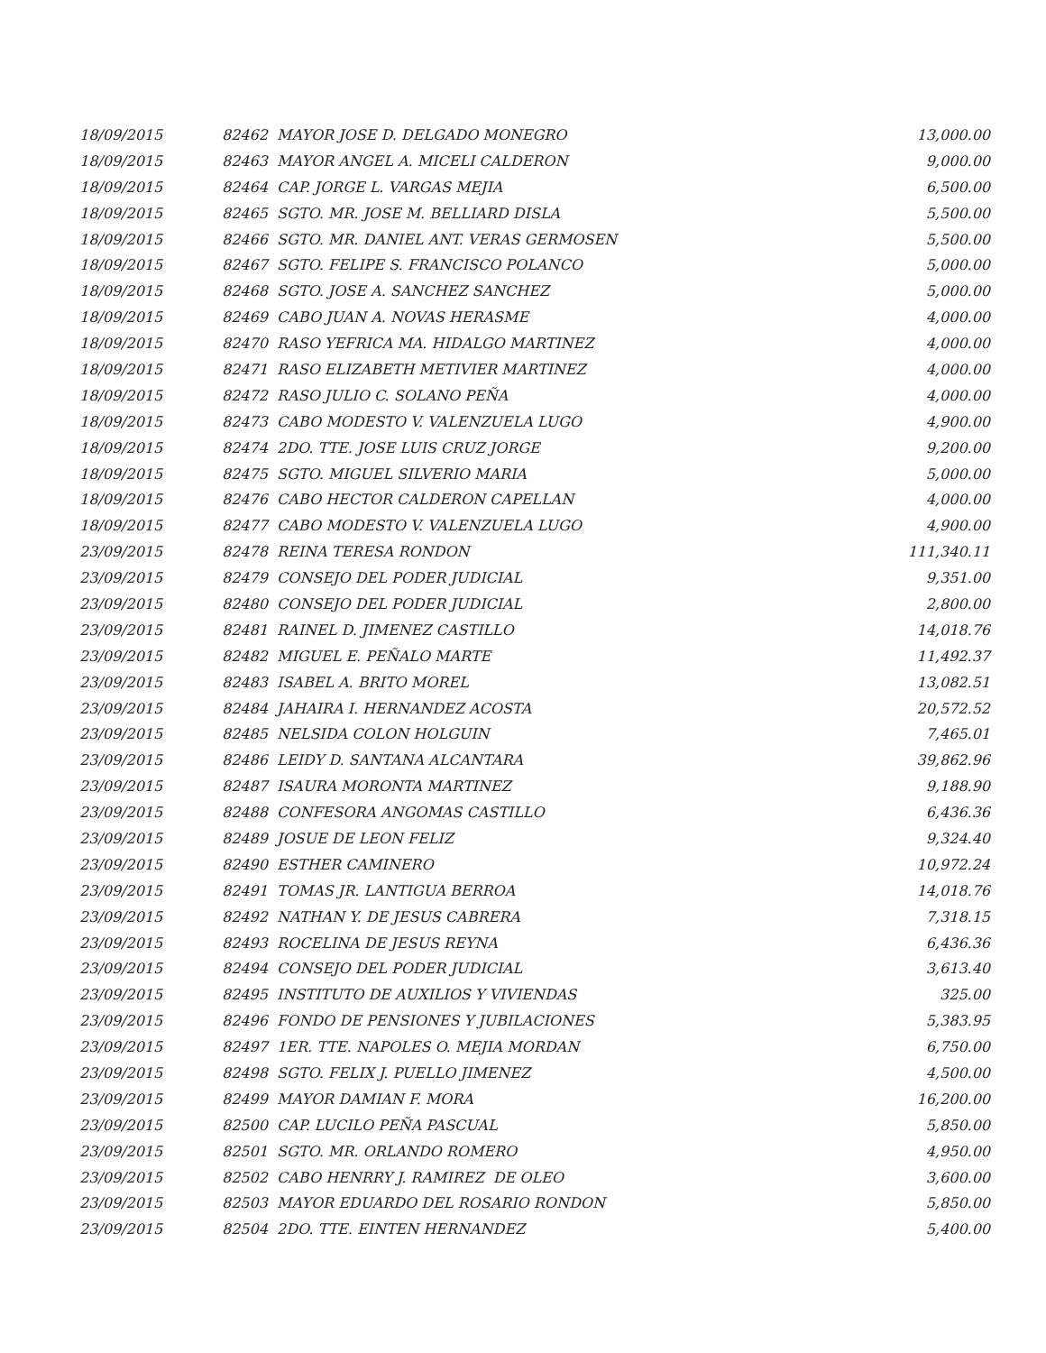| 18/09/2015 | 82462 MAYOR JOSE D. DELGADO MONEGRO | 13,000.00 |
| 18/09/2015 | 82463 MAYOR ANGEL A. MICELI CALDERON | 9,000.00 |
| 18/09/2015 | 82464 CAP. JORGE L. VARGAS MEJIA | 6,500.00 |
| 18/09/2015 | 82465 SGTO. MR. JOSE M. BELLIARD DISLA | 5,500.00 |
| 18/09/2015 | 82466 SGTO. MR. DANIEL ANT. VERAS GERMOSEN | 5,500.00 |
| 18/09/2015 | 82467 SGTO. FELIPE S. FRANCISCO POLANCO | 5,000.00 |
| 18/09/2015 | 82468 SGTO. JOSE A. SANCHEZ SANCHEZ | 5,000.00 |
| 18/09/2015 | 82469 CABO JUAN A. NOVAS HERASME | 4,000.00 |
| 18/09/2015 | 82470 RASO YEFRICA MA. HIDALGO MARTINEZ | 4,000.00 |
| 18/09/2015 | 82471 RASO ELIZABETH METIVIER MARTINEZ | 4,000.00 |
| 18/09/2015 | 82472 RASO JULIO C. SOLANO PEÑA | 4,000.00 |
| 18/09/2015 | 82473 CABO MODESTO V. VALENZUELA LUGO | 4,900.00 |
| 18/09/2015 | 82474 2DO. TTE. JOSE LUIS CRUZ JORGE | 9,200.00 |
| 18/09/2015 | 82475 SGTO. MIGUEL SILVERIO MARIA | 5,000.00 |
| 18/09/2015 | 82476 CABO HECTOR CALDERON CAPELLAN | 4,000.00 |
| 18/09/2015 | 82477 CABO MODESTO V. VALENZUELA LUGO | 4,900.00 |
| 23/09/2015 | 82478 REINA TERESA RONDON | 111,340.11 |
| 23/09/2015 | 82479 CONSEJO DEL PODER JUDICIAL | 9,351.00 |
| 23/09/2015 | 82480 CONSEJO DEL PODER JUDICIAL | 2,800.00 |
| 23/09/2015 | 82481 RAINEL D. JIMENEZ CASTILLO | 14,018.76 |
| 23/09/2015 | 82482 MIGUEL E. PEÑALO MARTE | 11,492.37 |
| 23/09/2015 | 82483 ISABEL A. BRITO MOREL | 13,082.51 |
| 23/09/2015 | 82484 JAHAIRA I. HERNANDEZ ACOSTA | 20,572.52 |
| 23/09/2015 | 82485 NELSIDA COLON HOLGUIN | 7,465.01 |
| 23/09/2015 | 82486 LEIDY D. SANTANA ALCANTARA | 39,862.96 |
| 23/09/2015 | 82487 ISAURA MORONTA MARTINEZ | 9,188.90 |
| 23/09/2015 | 82488 CONFESORA ANGOMAS CASTILLO | 6,436.36 |
| 23/09/2015 | 82489 JOSUE DE LEON FELIZ | 9,324.40 |
| 23/09/2015 | 82490 ESTHER CAMINERO | 10,972.24 |
| 23/09/2015 | 82491 TOMAS JR. LANTIGUA BERROA | 14,018.76 |
| 23/09/2015 | 82492 NATHAN Y. DE JESUS CABRERA | 7,318.15 |
| 23/09/2015 | 82493 ROCELINA DE JESUS REYNA | 6,436.36 |
| 23/09/2015 | 82494 CONSEJO DEL PODER JUDICIAL | 3,613.40 |
| 23/09/2015 | 82495 INSTITUTO DE AUXILIOS Y VIVIENDAS | 325.00 |
| 23/09/2015 | 82496 FONDO DE PENSIONES Y JUBILACIONES | 5,383.95 |
| 23/09/2015 | 82497 1ER. TTE. NAPOLES O. MEJIA MORDAN | 6,750.00 |
| 23/09/2015 | 82498 SGTO. FELIX J. PUELLO JIMENEZ | 4,500.00 |
| 23/09/2015 | 82499 MAYOR DAMIAN F. MORA | 16,200.00 |
| 23/09/2015 | 82500 CAP. LUCILO PEÑA PASCUAL | 5,850.00 |
| 23/09/2015 | 82501 SGTO. MR. ORLANDO ROMERO | 4,950.00 |
| 23/09/2015 | 82502 CABO HENRRY J. RAMIREZ DE OLEO | 3,600.00 |
| 23/09/2015 | 82503 MAYOR EDUARDO DEL ROSARIO RONDON | 5,850.00 |
| 23/09/2015 | 82504 2DO. TTE. EINTEN HERNANDEZ | 5,400.00 |